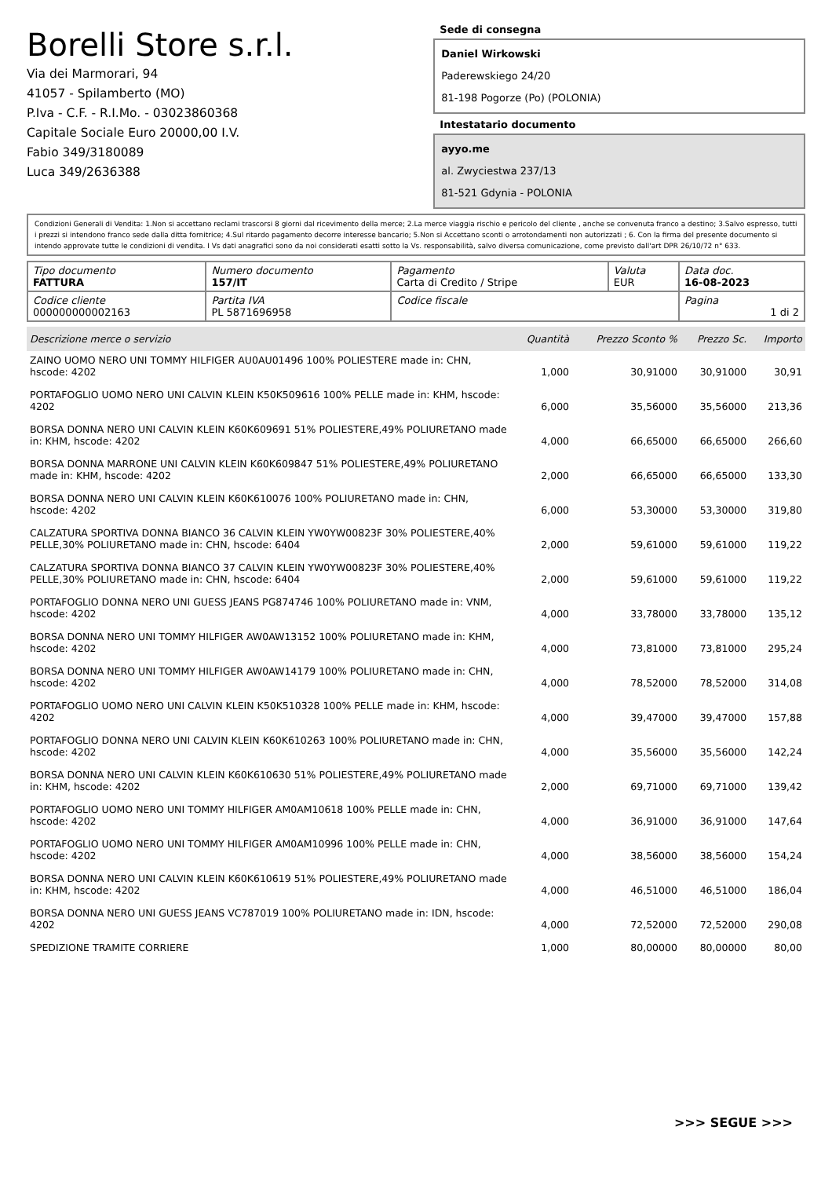Borelli Store s.r.l.
Via dei Marmorari, 94
41057 - Spilamberto (MO)
P.Iva - C.F. - R.I.Mo. - 03023860368
Capitale Sociale Euro 20000,00 I.V.
Fabio 349/3180089
Luca 349/2636388
Sede di consegna
Daniel Wirkowski
Paderewskiego 24/20
81-198 Pogorze (Po) (POLONIA)
Intestatario documento
ayyo.me
al. Zwyciestwa 237/13
81-521 Gdynia - POLONIA
Condizioni Generali di Vendita: 1.Non si accettano reclami trascorsi 8 giorni dal ricevimento della merce; 2.La merce viaggia rischio e pericolo del cliente , anche se convenuta franco a destino; 3.Salvo espresso, tutti i prezzi si intendono franco sede dalla ditta fornitrice; 4.Sul ritardo pagamento decorre interesse bancario; 5.Non si Accettano sconti o arrotondamenti non autorizzati ; 6. Con la firma del presente documento si intendo approvate tutte le condizioni di vendita. I Vs dati anagrafici sono da noi considerati esatti sotto la Vs. responsabilità, salvo diversa comunicazione, come previsto dall'art DPR 26/10/72 n° 633.
| Tipo documento FATTURA | Numero documento 157/IT | Pagamento Carta di Credito / Stripe | Valuta EUR | Data doc. 16-08-2023 |
| Codice cliente 000000000002163 | Partita IVA PL 5871696958 | Codice fiscale | | Pagina 1 di 2 |
| Descrizione merce o servizio | Quantità | Prezzo Sconto % | Prezzo Sc. | Importo |
| --- | --- | --- | --- | --- |
| ZAINO UOMO NERO UNI TOMMY HILFIGER AU0AU01496 100% POLIESTERE made in: CHN, hscode: 4202 | 1,000 | 30,91000 | 30,91000 | 30,91 |
| PORTAFOGLIO UOMO NERO UNI CALVIN KLEIN K50K509616 100% PELLE made in: KHM, hscode: 4202 | 6,000 | 35,56000 | 35,56000 | 213,36 |
| BORSA DONNA NERO UNI CALVIN KLEIN K60K609691 51% POLIESTERE,49% POLIURETANO made in: KHM, hscode: 4202 | 4,000 | 66,65000 | 66,65000 | 266,60 |
| BORSA DONNA MARRONE UNI CALVIN KLEIN K60K609847 51% POLIESTERE,49% POLIURETANO made in: KHM, hscode: 4202 | 2,000 | 66,65000 | 66,65000 | 133,30 |
| BORSA DONNA NERO UNI CALVIN KLEIN K60K610076 100% POLIURETANO made in: CHN, hscode: 4202 | 6,000 | 53,30000 | 53,30000 | 319,80 |
| CALZATURA SPORTIVA DONNA BIANCO 36 CALVIN KLEIN YW0YW00823F 30% POLIESTERE,40% PELLE,30% POLIURETANO made in: CHN, hscode: 6404 | 2,000 | 59,61000 | 59,61000 | 119,22 |
| CALZATURA SPORTIVA DONNA BIANCO 37 CALVIN KLEIN YW0YW00823F 30% POLIESTERE,40% PELLE,30% POLIURETANO made in: CHN, hscode: 6404 | 2,000 | 59,61000 | 59,61000 | 119,22 |
| PORTAFOGLIO DONNA NERO UNI GUESS JEANS PG874746 100% POLIURETANO made in: VNM, hscode: 4202 | 4,000 | 33,78000 | 33,78000 | 135,12 |
| BORSA DONNA NERO UNI TOMMY HILFIGER AW0AW13152 100% POLIURETANO made in: KHM, hscode: 4202 | 4,000 | 73,81000 | 73,81000 | 295,24 |
| BORSA DONNA NERO UNI TOMMY HILFIGER AW0AW14179 100% POLIURETANO made in: CHN, hscode: 4202 | 4,000 | 78,52000 | 78,52000 | 314,08 |
| PORTAFOGLIO UOMO NERO UNI CALVIN KLEIN K50K510328 100% PELLE made in: KHM, hscode: 4202 | 4,000 | 39,47000 | 39,47000 | 157,88 |
| PORTAFOGLIO DONNA NERO UNI CALVIN KLEIN K60K610263 100% POLIURETANO made in: CHN, hscode: 4202 | 4,000 | 35,56000 | 35,56000 | 142,24 |
| BORSA DONNA NERO UNI CALVIN KLEIN K60K610630 51% POLIESTERE,49% POLIURETANO made in: KHM, hscode: 4202 | 2,000 | 69,71000 | 69,71000 | 139,42 |
| PORTAFOGLIO UOMO NERO UNI TOMMY HILFIGER AM0AM10618 100% PELLE made in: CHN, hscode: 4202 | 4,000 | 36,91000 | 36,91000 | 147,64 |
| PORTAFOGLIO UOMO NERO UNI TOMMY HILFIGER AM0AM10996 100% PELLE made in: CHN, hscode: 4202 | 4,000 | 38,56000 | 38,56000 | 154,24 |
| BORSA DONNA NERO UNI CALVIN KLEIN K60K610619 51% POLIESTERE,49% POLIURETANO made in: KHM, hscode: 4202 | 4,000 | 46,51000 | 46,51000 | 186,04 |
| BORSA DONNA NERO UNI GUESS JEANS VC787019 100% POLIURETANO made in: IDN, hscode: 4202 | 4,000 | 72,52000 | 72,52000 | 290,08 |
| SPEDIZIONE TRAMITE CORRIERE | 1,000 | 80,00000 | 80,00000 | 80,00 |
>>> SEGUE >>>